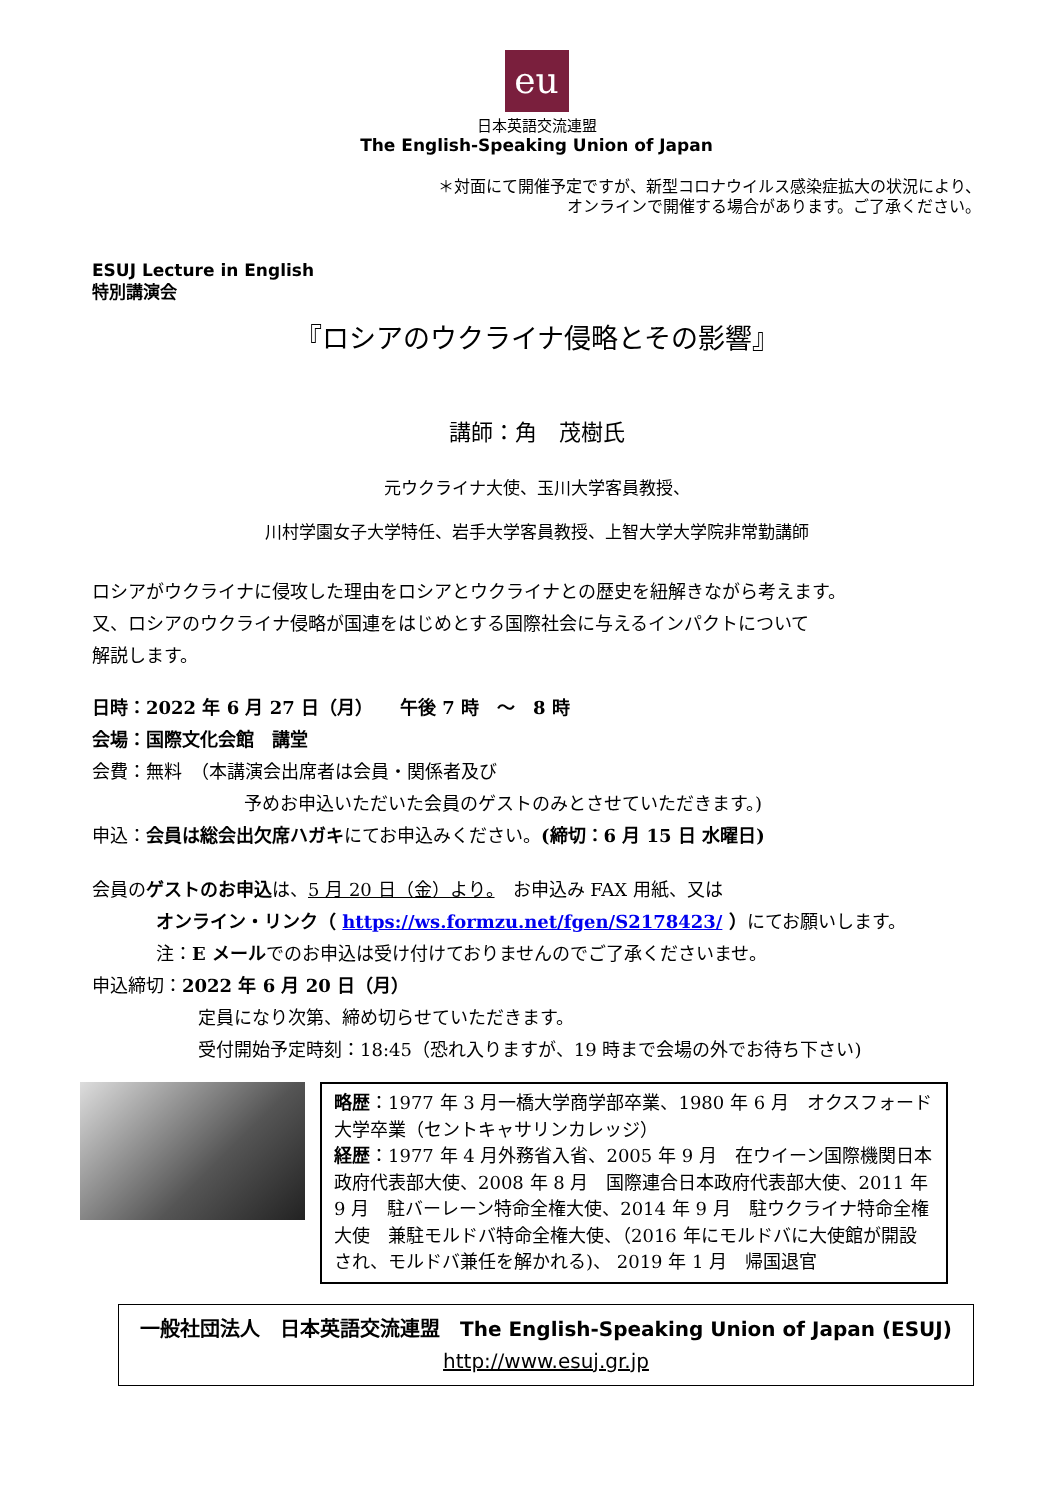eu
日本英語交流連盟
The English-Speaking Union of Japan
＊対面にて開催予定ですが、新型コロナウイルス感染症拡大の状況により、
オンラインで開催する場合があります。ご了承ください。
ESUJ Lecture in English
特別講演会
『ロシアのウクライナ侵略とその影響』
講師：角　茂樹氏
元ウクライナ大使、玉川大学客員教授、
川村学園女子大学特任、岩手大学客員教授、上智大学大学院非常勤講師
ロシアがウクライナに侵攻した理由をロシアとウクライナとの歴史を紐解きながら考えます。
又、ロシアのウクライナ侵略が国連をはじめとする国際社会に与えるインパクトについて
解説します。
日時：2022 年 6 月 27 日（月）　　午後 7 時　～　8 時
会場：国際文化会館　講堂
会費：無料　（本講演会出席者は会員・関係者及び
予めお申込いただいた会員のゲストのみとさせていただきます。)
申込：会員は総会出欠席ハガキにてお申込みください。(締切：6 月 15 日 水曜日)
会員のゲストのお申込は、5 月 20 日（金）より。　お申込み FAX 用紙、又は
オンライン・リンク（ https://ws.formzu.net/fgen/S2178423/ ）にてお願いします。
注：E メールでのお申込は受け付けておりませんのでご了承くださいませ。
申込締切：2022 年 6 月 20 日（月）
定員になり次第、締め切らせていただきます。
受付開始予定時刻：18:45（恐れ入りますが、19 時まで会場の外でお待ち下さい)
略歴：1977 年 3 月一橋大学商学部卒業、1980 年 6 月　オクスフォード大学卒業（セントキャサリンカレッジ）
経歴：1977 年 4 月外務省入省、2005 年 9 月　在ウイーン国際機関日本政府代表部大使、2008 年 8 月　国際連合日本政府代表部大使、2011 年 9 月　駐バーレーン特命全権大使、2014 年 9 月　駐ウクライナ特命全権大使　兼駐モルドバ特命全権大使、（2016 年にモルドバに大使館が開設され、モルドバ兼任を解かれる)、 2019 年 1 月　帰国退官
一般社団法人　日本英語交流連盟　The English-Speaking Union of Japan (ESUJ)
http://www.esuj.gr.jp